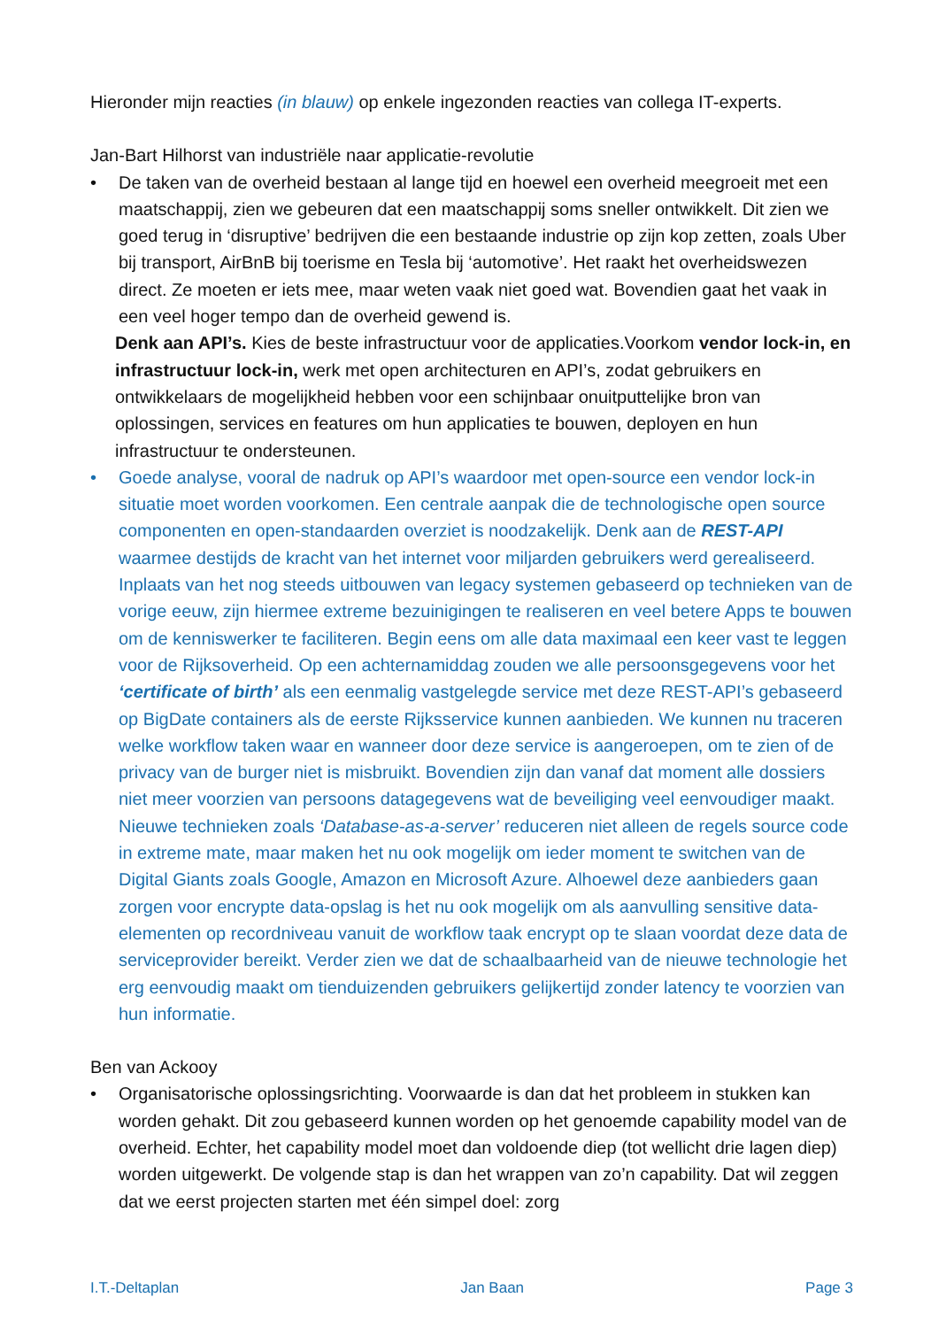Hieronder mijn reacties (in blauw) op enkele ingezonden reacties van collega IT-experts.
Jan-Bart Hilhorst van industriële naar applicatie-revolutie
• De taken van de overheid bestaan al lange tijd en hoewel een overheid meegroeit met een maatschappij, zien we gebeuren dat een maatschappij soms sneller ontwikkelt. Dit zien we goed terug in ‘disruptive’ bedrijven die een bestaande industrie op zijn kop zetten, zoals Uber bij transport, AirBnB bij toerisme en Tesla bij ‘automotive’. Het raakt het overheidswezen direct. Ze moeten er iets mee, maar weten vaak niet goed wat. Bovendien gaat het vaak in een veel hoger tempo dan de overheid gewend is.
Denk aan API’s. Kies de beste infrastructuur voor de applicaties.Voorkom vendor lock-in, en infrastructuur lock-in, werk met open architecturen en API’s, zodat gebruikers en ontwikkelaars de mogelijkheid hebben voor een schijnbaar onuitputtelijke bron van oplossingen, services en features om hun applicaties te bouwen, deployen en hun infrastructuur te ondersteunen.
• Goede analyse, vooral de nadruk op API’s waardoor met open-source een vendor lock-in situatie moet worden voorkomen. Een centrale aanpak die de technologische open source componenten en open-standaarden overziet is noodzakelijk. Denk aan de REST-API waarmee destijds de kracht van het internet voor miljarden gebruikers werd gerealiseerd. Inplaats van het nog steeds uitbouwen van legacy systemen gebaseerd op technieken van de vorige eeuw, zijn hiermee extreme bezuinigingen te realiseren en veel betere Apps te bouwen om de kenniswerker te faciliteren. Begin eens om alle data maximaal een keer vast te leggen voor de Rijksoverheid. Op een achternamiddag zouden we alle persoonsgegevens voor het ‘certificate of birth’ als een eenmalig vastgelegde service met deze REST-API’s gebaseerd op BigDate containers als de eerste Rijksservice kunnen aanbieden. We kunnen nu traceren welke workflow taken waar en wanneer door deze service is aangeroepen, om te zien of de privacy van de burger niet is misbruikt. Bovendien zijn dan vanaf dat moment alle dossiers niet meer voorzien van persoons datagegevens wat de beveiliging veel eenvoudiger maakt. Nieuwe technieken zoals ‘Database-as-a-server’ reduceren niet alleen de regels source code in extreme mate, maar maken het nu ook mogelijk om ieder moment te switchen van de Digital Giants zoals Google, Amazon en Microsoft Azure. Alhoewel deze aanbieders gaan zorgen voor encrypte data-opslag is het nu ook mogelijk om als aanvulling sensitive data-elementen op recordniveau vanuit de workflow taak encrypt op te slaan voordat deze data de serviceprovider bereikt. Verder zien we dat de schaalbaarheid van de nieuwe technologie het erg eenvoudig maakt om tienduizenden gebruikers gelijkertijd zonder latency te voorzien van hun informatie.
Ben van Ackooy
• Organisatorische oplossingsrichting. Voorwaarde is dan dat het probleem in stukken kan worden gehakt. Dit zou gebaseerd kunnen worden op het genoemde capability model van de overheid. Echter, het capability model moet dan voldoende diep (tot wellicht drie lagen diep) worden uitgewerkt. De volgende stap is dan het wrappen van zo’n capability. Dat wil zeggen dat we eerst projecten starten met één simpel doel: zorg
I.T.-Deltaplan Jan Baan Page 3